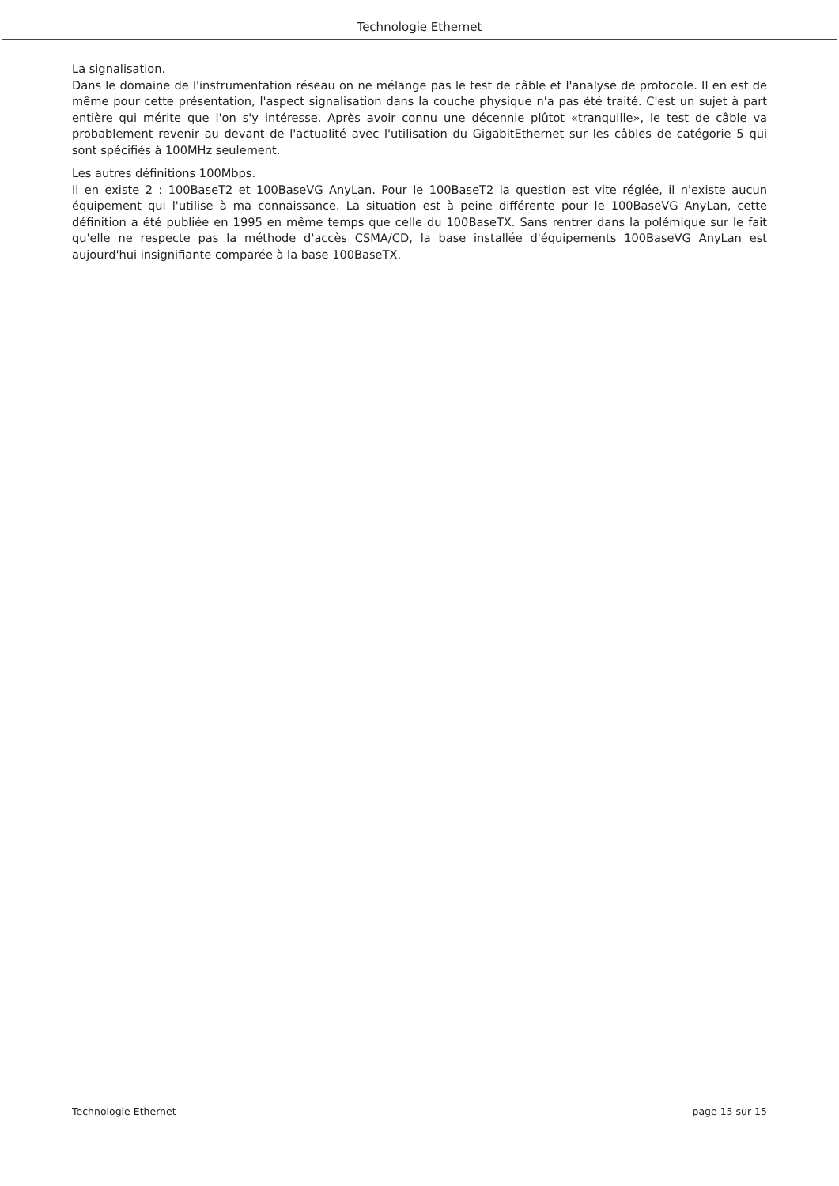Technologie Ethernet
La signalisation.
Dans le domaine de l'instrumentation réseau on ne mélange pas le test de câble et l'analyse de protocole. Il en est de même pour cette présentation, l'aspect signalisation dans la couche physique n'a pas été traité. C'est un sujet à part entière qui mérite que l'on s'y intéresse. Après avoir connu une décennie plûtot «tranquille», le test de câble va probablement revenir au devant de l'actualité avec l'utilisation du GigabitEthernet sur les câbles de catégorie 5 qui sont spécifiés à 100MHz seulement.
Les autres définitions 100Mbps.
Il en existe 2 : 100BaseT2 et 100BaseVG AnyLan. Pour le 100BaseT2 la question est vite réglée, il n'existe aucun équipement qui l'utilise à ma connaissance. La situation est à peine différente pour le 100BaseVG AnyLan, cette définition a été publiée en 1995 en même temps que celle du 100BaseTX. Sans rentrer dans la polémique sur le fait qu'elle ne respecte pas la méthode d'accès CSMA/CD, la base installée d'équipements 100BaseVG AnyLan est aujourd'hui insignifiante comparée à la base 100BaseTX.
Technologie Ethernet page 15 sur 15